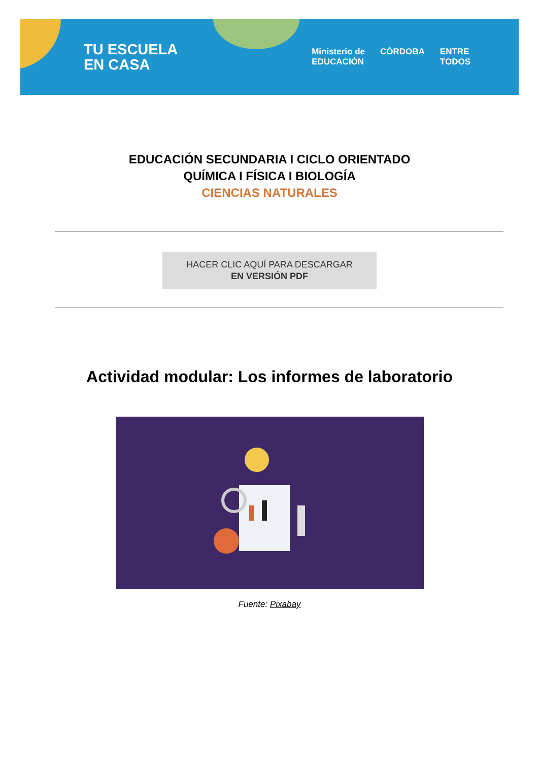TU ESCUELA
EN CASA
Ministerio de
EDUCACIÓN CÓRDOBA ENTRE
TODOS
EDUCACIÓN SECUNDARIA I CICLO ORIENTADO
QUÍMICA I FÍSICA I BIOLOGÍA
CIENCIAS NATURALES
HACER CLIC AQUÍ PARA DESCARGAR
EN VERSIÓN PDF
Actividad modular: Los informes de laboratorio
Fuente: Pixabay